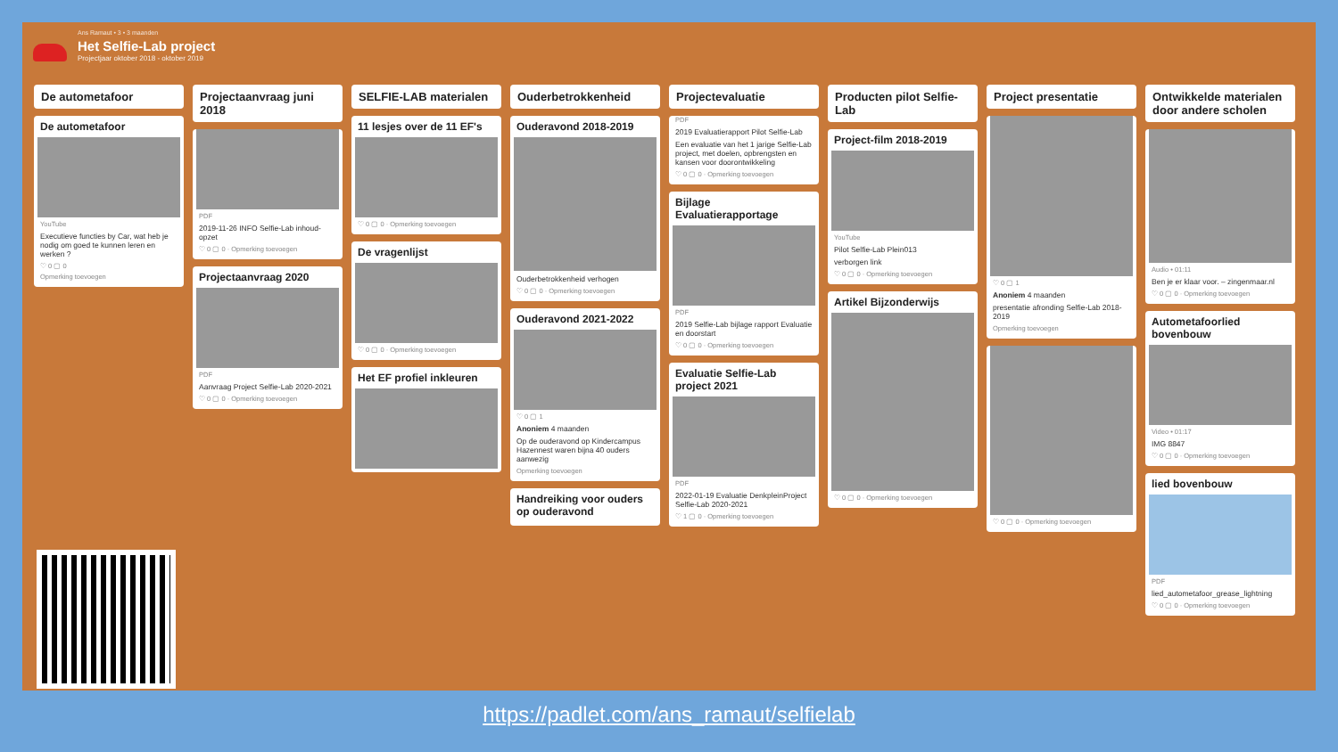Ans Ramaut • 3 • 3 maanden
Het Selfie-Lab project
Projectjaar oktober 2018 - oktober 2019
De autometafoor
De autometafoor
YouTube
Executieve functies by Car, wat heb je nodig om goed te kunnen leren en werken ?
♡ 0 ▢ 0
Opmerking toevoegen
Projectaanvraag juni 2018
PDF
2019-11-26 INFO Selfie-Lab inhoud-opzet
♡ 0 ▢ 0 · Opmerking toevoegen
Projectaanvraag 2020
PDF
Aanvraag Project Selfie-Lab 2020-2021
♡ 0 ▢ 0 · Opmerking toevoegen
SELFIE-LAB materialen
11 lesjes over de 11 EF's
♡ 0 ▢ 0 · Opmerking toevoegen
De vragenlijst
♡ 0 ▢ 0 · Opmerking toevoegen
Het EF profiel inkleuren
Ouderbetrokkenheid
Ouderavond 2018-2019
Ouderbetrokkenheid verhogen
♡ 0 ▢ 0 · Opmerking toevoegen
Ouderavond 2021-2022
♡ 0 ▢ 1
Anoniem 4 maanden
Op de ouderavond op Kindercampus Hazennest waren bijna 40 ouders aanwezig
Opmerking toevoegen
Handreiking voor ouders op ouderavond
Projectevaluatie
PDF
2019 Evaluatierapport Pilot Selfie-Lab
Een evaluatie van het 1 jarige Selfie-Lab project, met doelen, opbrengsten en kansen voor doorontwikkeling
♡ 0 ▢ 0 · Opmerking toevoegen
Bijlage Evaluatierapportage
PDF
2019 Selfie-Lab bijlage rapport Evaluatie en doorstart
♡ 0 ▢ 0 · Opmerking toevoegen
Evaluatie Selfie-Lab project 2021
PDF
2022-01-19 Evaluatie DenkpleinProject Selfie-Lab 2020-2021
♡ 1 ▢ 0 · Opmerking toevoegen
Producten pilot Selfie-Lab
Project-film 2018-2019
YouTube
Pilot Selfie-Lab Plein013
verborgen link
♡ 0 ▢ 0 · Opmerking toevoegen
Artikel Bijzonderwijs
♡ 0 ▢ 0 · Opmerking toevoegen
Project presentatie
♡ 0 ▢ 1
Anoniem 4 maanden
presentatie afronding Selfie-Lab 2018-2019
Opmerking toevoegen
♡ 0 ▢ 0 · Opmerking toevoegen
Ontwikkelde materialen door andere scholen
Audio • 01:11
Ben je er klaar voor. – zingenmaar.nl
♡ 0 ▢ 0 · Opmerking toevoegen
Autometafoorlied bovenbouw
Video • 01:17
IMG 8847
♡ 0 ▢ 0 · Opmerking toevoegen
lied bovenbouw
PDF
lied_autometafoor_grease_lightning
♡ 0 ▢ 0 · Opmerking toevoegen
https://padlet.com/ans_ramaut/selfielab